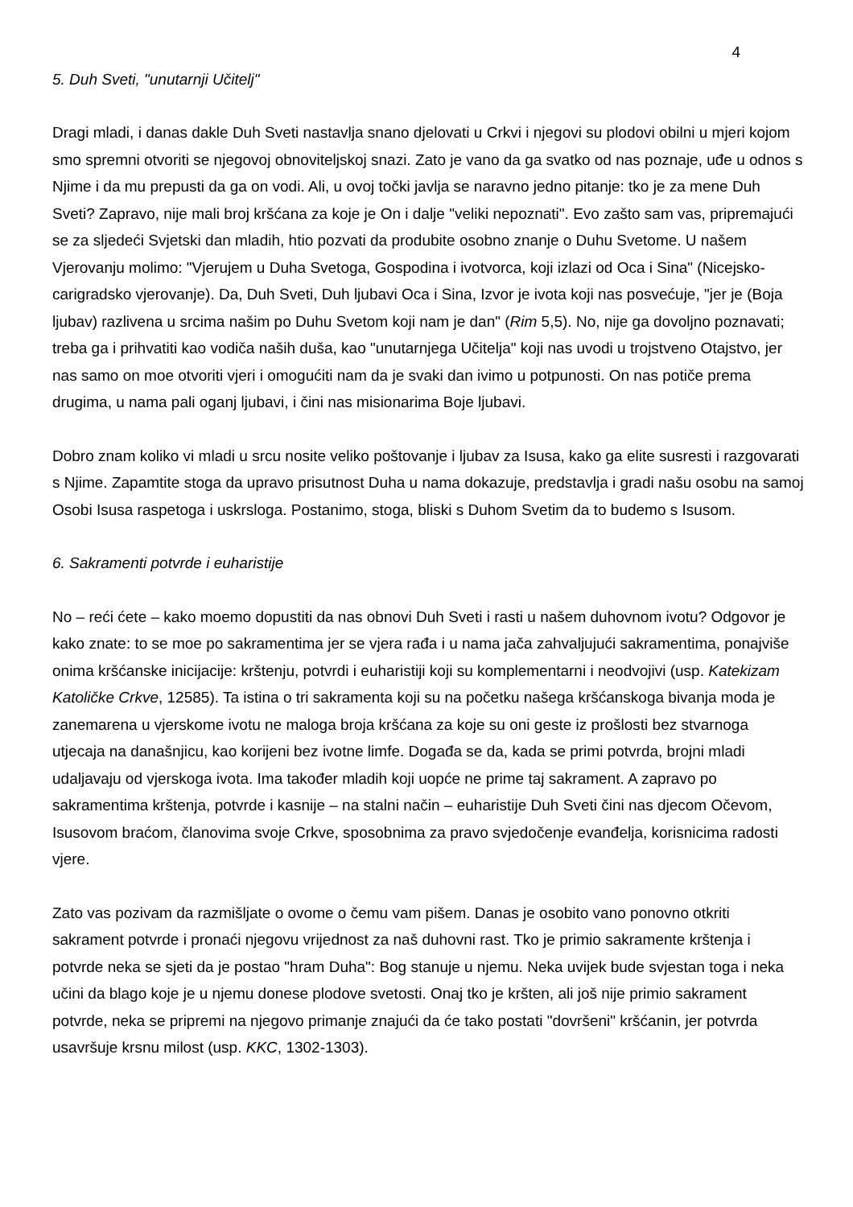4
5. Duh Sveti, "unutarnji Učitelj"
Dragi mladi, i danas dakle Duh Sveti nastavlja snano djelovati u Crkvi i njegovi su plodovi obilni u mjeri kojom smo spremni otvoriti se njegovoj obnoviteljskoj snazi. Zato je vano da ga svatko od nas poznaje, uđe u odnos s Njime i da mu prepusti da ga on vodi. Ali, u ovoj točki javlja se naravno jedno pitanje: tko je za mene Duh Sveti? Zapravo, nije mali broj kršćana za koje je On i dalje "veliki nepoznati". Evo zašto sam vas, pripremajući se za sljedeći Svjetski dan mladih, htio pozvati da produbite osobno znanje o Duhu Svetome. U našem Vjerovanju molimo: "Vjerujem u Duha Svetoga, Gospodina i ivotvorca, koji izlazi od Oca i Sina" (Nicejsko-carigradsko vjerovanje). Da, Duh Sveti, Duh ljubavi Oca i Sina, Izvor je ivota koji nas posvećuje, "jer je (Boja ljubav) razlivena u srcima našim po Duhu Svetom koji nam je dan" (Rim 5,5). No, nije ga dovoljno poznavati; treba ga i prihvatiti kao vodiča naših duša, kao "unutarnjega Učitelja" koji nas uvodi u trojstveno Otajstvo, jer nas samo on moe otvoriti vjeri i omogućiti nam da je svaki dan ivimo u potpunosti. On nas potiče prema drugima, u nama pali oganj ljubavi, i čini nas misionarima Boje ljubavi.
Dobro znam koliko vi mladi u srcu nosite veliko poštovanje i ljubav za Isusa, kako ga elite susresti i razgovarati s Njime. Zapamtite stoga da upravo prisutnost Duha u nama dokazuje, predstavlja i gradi našu osobu na samoj Osobi Isusa raspetoga i uskrsloga. Postanimo, stoga, bliski s Duhom Svetim da to budemo s Isusom.
6. Sakramenti potvrde i euharistije
No – reći ćete – kako moemo dopustiti da nas obnovi Duh Sveti i rasti u našem duhovnom ivotu? Odgovor je kako znate: to se moe po sakramentima jer se vjera rađa i u nama jača zahvaljujući sakramentima, ponajviše onima kršćanske inicijacije: krštenju, potvrdi i euharistiji koji su komplementarni i neodvojivi (usp. Katekizam Katoličke Crkve, 12585). Ta istina o tri sakramenta koji su na početku našega kršćanskoga bivanja moda je zanemarena u vjerskome ivotu ne maloga broja kršćana za koje su oni geste iz prošlosti bez stvarnoga utjecaja na današnjicu, kao korijeni bez ivotne limfe. Događa se da, kada se primi potvrda, brojni mladi udaljavaju od vjerskoga ivota. Ima također mladih koji uopće ne prime taj sakrament. A zapravo po sakramentima krštenja, potvrde i kasnije – na stalni način – euharistije Duh Sveti čini nas djecom Očevom, Isusovom braćom, članovima svoje Crkve, sposobnima za pravo svjedočenje evanđelja, korisnicima radosti vjere.
Zato vas pozivam da razmišljate o ovome o čemu vam pišem. Danas je osobito vano ponovno otkriti sakrament potvrde i pronaći njegovu vrijednost za naš duhovni rast. Tko je primio sakramente krštenja i potvrde neka se sjeti da je postao "hram Duha": Bog stanuje u njemu. Neka uvijek bude svjestan toga i neka učini da blago koje je u njemu donese plodove svetosti. Onaj tko je kršten, ali još nije primio sakrament potvrde, neka se pripremi na njegovo primanje znajući da će tako postati "dovršeni" kršćanin, jer potvrda usavršuje krsnu milost (usp. KKC, 1302-1303).